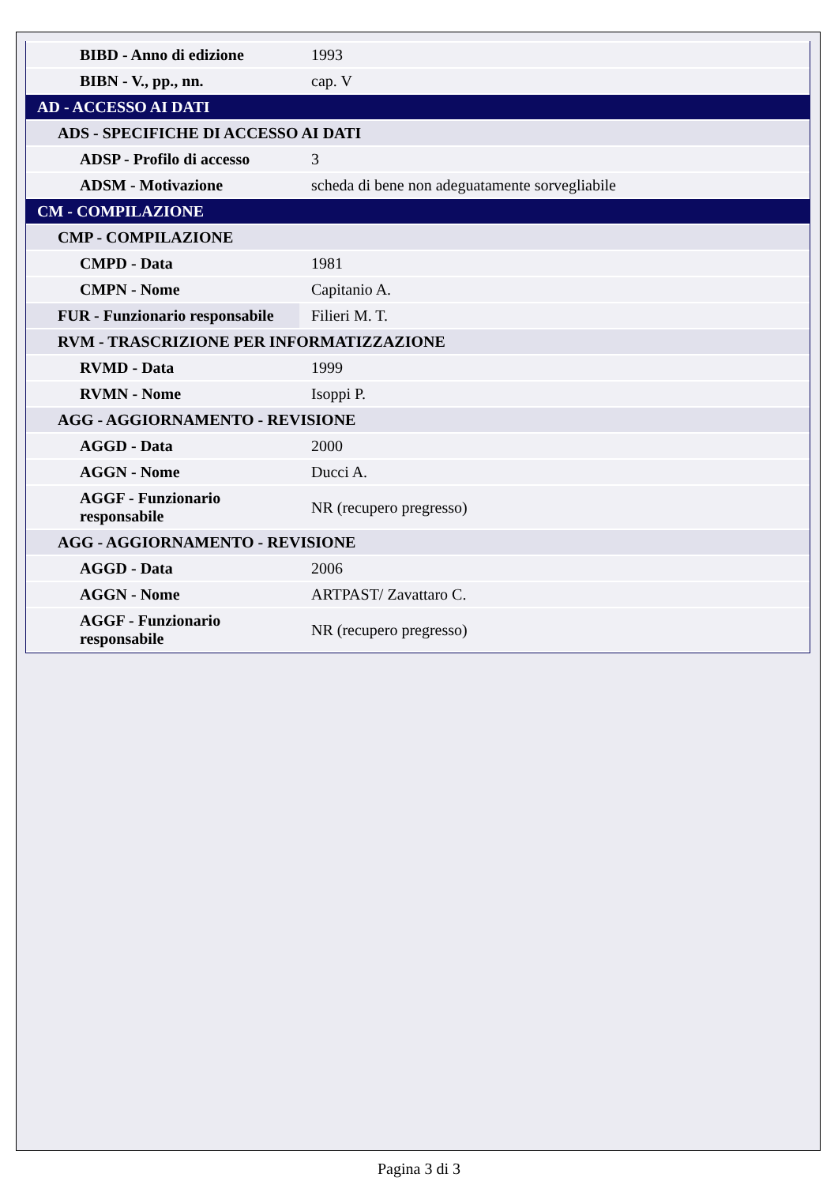| BIBD - Anno di edizione | 1993 |
| BIBN - V., pp., nn. | cap. V |
| AD - ACCESSO AI DATI | |
| ADS - SPECIFICHE DI ACCESSO AI DATI | |
| ADSP - Profilo di accesso | 3 |
| ADSM - Motivazione | scheda di bene non adeguatamente sorvegliabile |
| CM - COMPILAZIONE | |
| CMP - COMPILAZIONE | |
| CMPD - Data | 1981 |
| CMPN - Nome | Capitanio A. |
| FUR - Funzionario responsabile | Filieri M. T. |
| RVM - TRASCRIZIONE PER INFORMATIZZAZIONE | |
| RVMD - Data | 1999 |
| RVMN - Nome | Isoppi P. |
| AGG - AGGIORNAMENTO - REVISIONE | |
| AGGD - Data | 2000 |
| AGGN - Nome | Ducci A. |
| AGGF - Funzionario responsabile | NR (recupero pregresso) |
| AGG - AGGIORNAMENTO - REVISIONE | |
| AGGD - Data | 2006 |
| AGGN - Nome | ARTPAST/ Zavattaro C. |
| AGGF - Funzionario responsabile | NR (recupero pregresso) |
Pagina 3 di 3